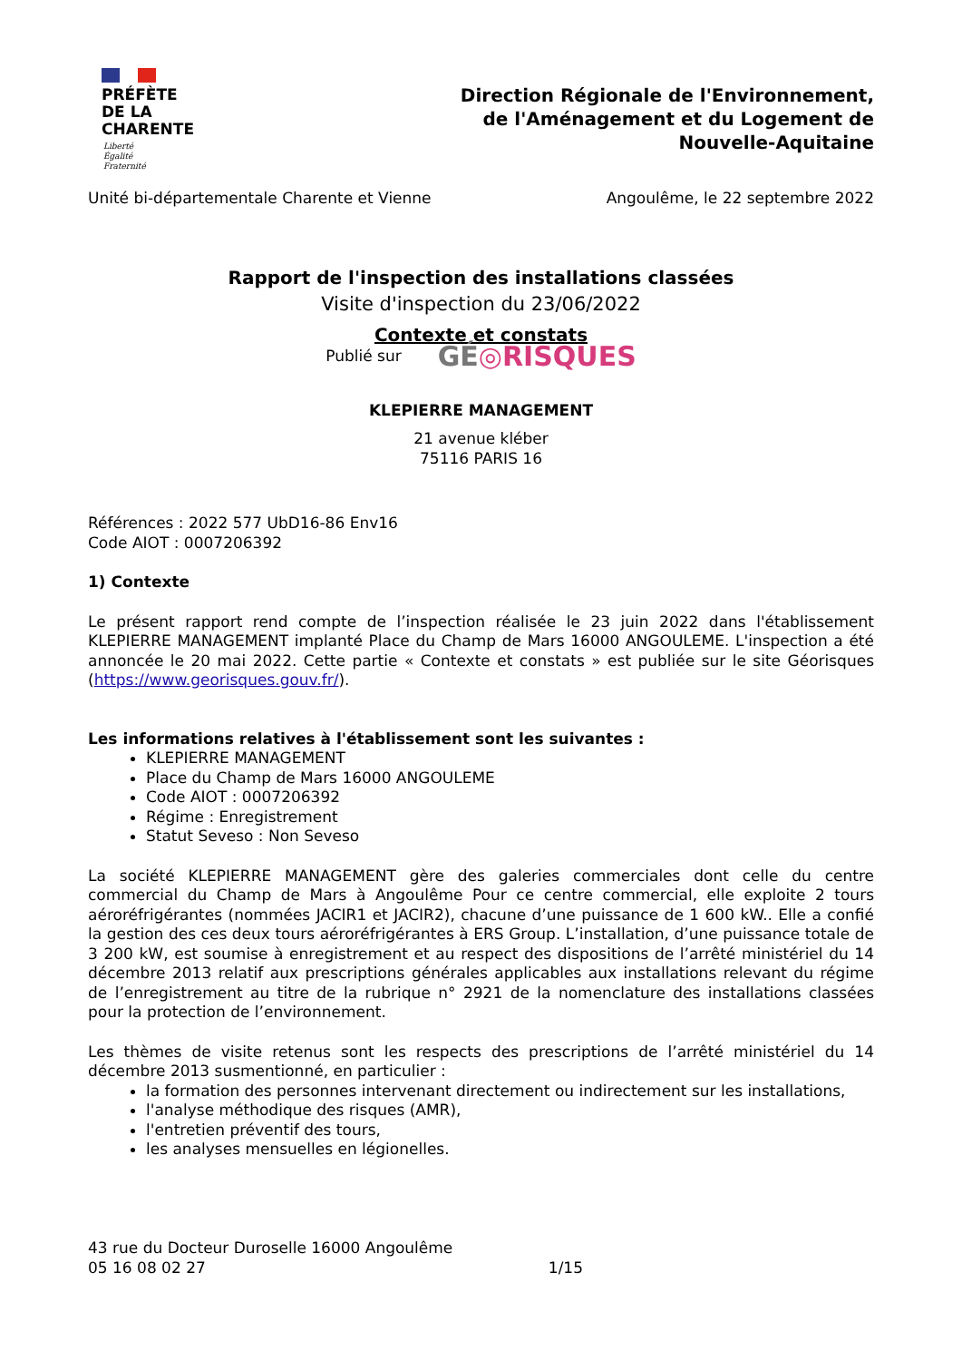PRÉFÈTE
DE LA
CHARENTE
Liberté
Égalité
Fraternité
Direction Régionale de l'Environnement,
de l'Aménagement et du Logement de
Nouvelle-Aquitaine
Unité bi-départementale Charente et Vienne Angoulême, le 22 septembre 2022
Rapport de l'inspection des installations classées
Visite d'inspection du 23/06/2022
Contexte et constats
Publié sur GÉ◎RISQUES
KLEPIERRE MANAGEMENT
21 avenue kléber
75116 PARIS 16
Références : 2022 577 UbD16-86 Env16
Code AIOT : 0007206392
1) Contexte
Le présent rapport rend compte de l’inspection réalisée le 23 juin 2022 dans l'établissement KLEPIERRE MANAGEMENT implanté Place du Champ de Mars 16000 ANGOULEME. L'inspection a été annoncée le 20 mai 2022. Cette partie « Contexte et constats » est publiée sur le site Géorisques (https://www.georisques.gouv.fr/).
Les informations relatives à l'établissement sont les suivantes :
KLEPIERRE MANAGEMENT
Place du Champ de Mars 16000 ANGOULEME
Code AIOT : 0007206392
Régime : Enregistrement
Statut Seveso : Non Seveso
La société KLEPIERRE MANAGEMENT gère des galeries commerciales dont celle du centre commercial du Champ de Mars à Angoulême Pour ce centre commercial, elle exploite 2 tours aéroréfrigérantes (nommées JACIR1 et JACIR2), chacune d’une puissance de 1 600 kW.. Elle a confié la gestion des ces deux tours aéroréfrigérantes à ERS Group. L’installation, d’une puissance totale de 3 200 kW, est soumise à enregistrement et au respect des dispositions de l’arrêté ministériel du 14 décembre 2013 relatif aux prescriptions générales applicables aux installations relevant du régime de l’enregistrement au titre de la rubrique n° 2921 de la nomenclature des installations classées pour la protection de l’environnement.
Les thèmes de visite retenus sont les respects des prescriptions de l’arrêté ministériel du 14 décembre 2013 susmentionné, en particulier :
la formation des personnes intervenant directement ou indirectement sur les installations,
l'analyse méthodique des risques (AMR),
l'entretien préventif des tours,
les analyses mensuelles en légionelles.
43 rue du Docteur Duroselle 16000 Angoulême
05 16 08 02 27 1/15